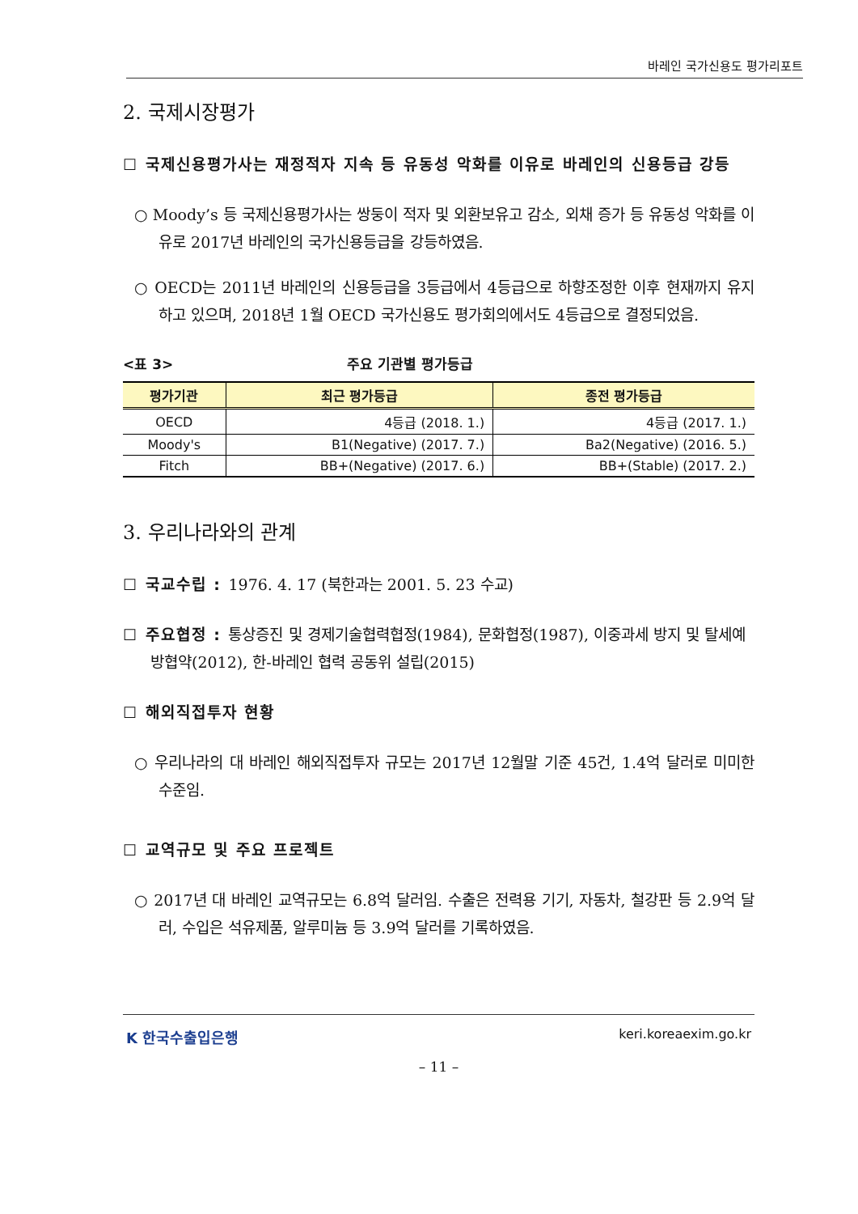바레인 국가신용도 평가리포트
2. 국제시장평가
☐ 국제신용평가사는 재정적자 지속 등 유동성 악화를 이유로 바레인의 신용등급 강등
○ Moody’s 등 국제신용평가사는 쌍둥이 적자 및 외환보유고 감소, 외채 증가 등 유동성 악화를 이유로 2017년 바레인의 국가신용등급을 강등하였음.
○ OECD는 2011년 바레인의 신용등급을 3등급에서 4등급으로 하향조정한 이후 현재까지 유지하고 있으며, 2018년 1월 OECD 국가신용도 평가회의에서도 4등급으로 결정되었음.
<표 3> 주요 기관별 평가등급
| 평가기관 | 최근 평가등급 | 종전 평가등급 |
| --- | --- | --- |
| OECD | 4등급 (2018. 1.) | 4등급 (2017. 1.) |
| Moody's | B1(Negative) (2017. 7.) | Ba2(Negative) (2016. 5.) |
| Fitch | BB+(Negative) (2017. 6.) | BB+(Stable) (2017. 2.) |
3. 우리나라와의 관계
☐ 국교수립 : 1976. 4. 17 (북한과는 2001. 5. 23 수교)
☐ 주요협정 : 통상증진 및 경제기술협력협정(1984), 문화협정(1987), 이중과세 방지 및 탈세예방협약(2012), 한-바레인 협력 공동위 설립(2015)
☐ 해외직접투자 현황
○ 우리나라의 대 바레인 해외직접투자 규모는 2017년 12월말 기준 45건, 1.4억 달러로 미미한 수준임.
☐ 교역규모 및 주요 프로젝트
○ 2017년 대 바레인 교역규모는 6.8억 달러임. 수출은 전력용 기기, 자동차, 철강판 등 2.9억 달러, 수입은 석유제품, 알루미늄 등 3.9억 달러를 기록하였음.
K 한국수출입은행 keri.koreaexim.go.kr
– 11 –